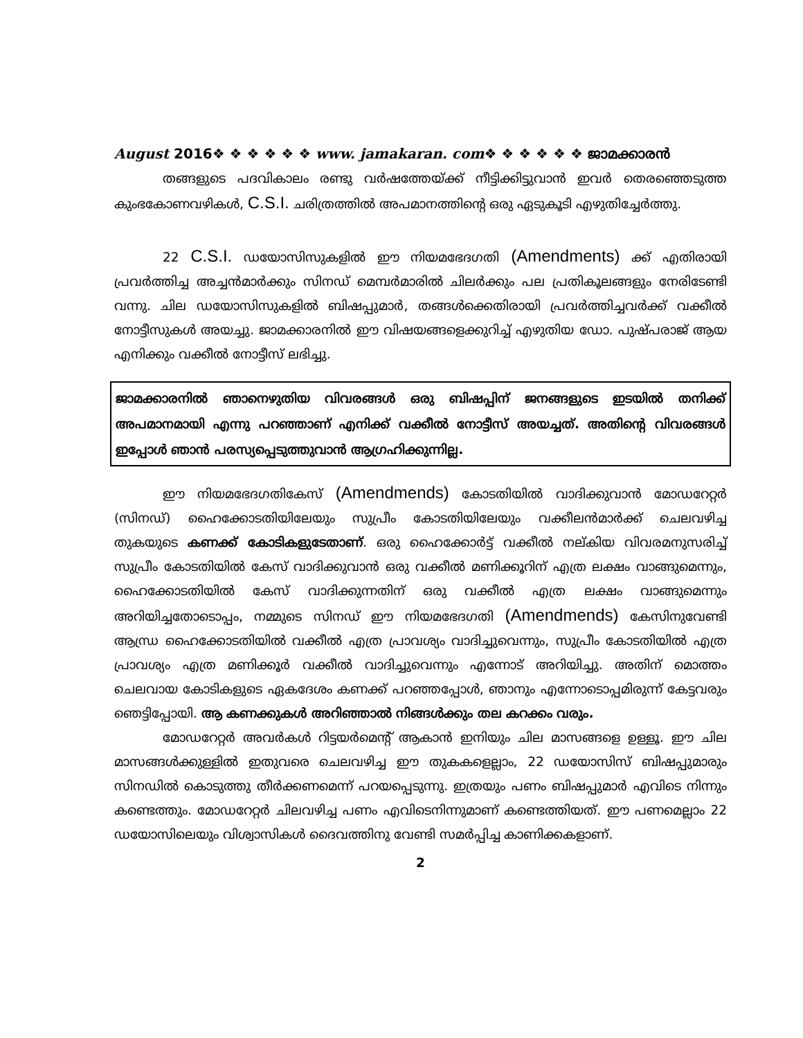August 2016❖ ❖ ❖ ❖ ❖ ❖ www. jamakaran. com❖ ❖ ❖ ❖ ❖ ❖ ജാമക്കാരൻ
തങ്ങളുടെ പദവികാലം രണ്ടു വർഷത്തേയ്ക്ക് നീട്ടിക്കിട്ടുവാൻ ഇവർ തെരഞ്ഞെടുത്ത കുംഭകോണവഴികൾ, C.S.I. ചരിത്രത്തിൽ അപമാനത്തിന്റെ ഒരു ഏടുകൂടി എഴുതിച്ചേർത്തു.
22 C.S.I. ഡയോസിസുകളിൽ ഈ നിയമഭേദഗതി (Amendments) ക്ക് എതിരായി പ്രവർത്തിച്ച അച്ചൻമാർക്കും സിനഡ് മെമ്പർമാരിൽ ചിലർക്കും പല പ്രതികൂലങ്ങളും നേരിടേണ്ടി വന്നു. ചില ഡയോസിസുകളിൽ ബിഷപ്പുമാർ, തങ്ങൾക്കെതിരായി പ്രവർത്തിച്ചവർക്ക് വക്കീൽ നോട്ടീസുകൾ അയച്ചു. ജാമക്കാരനിൽ ഈ വിഷയങ്ങളെക്കുറിച്ച് എഴുതിയ ഡോ. പുഷ്പരാജ് ആയ എനിക്കും വക്കീൽ നോട്ടീസ് ലഭിച്ചു.
ജാമക്കാരനിൽ ഞാനെഴുതിയ വിവരങ്ങൾ ഒരു ബിഷപ്പിന് ജനങ്ങളുടെ ഇടയിൽ തനിക്ക് അപമാനമായി എന്നു പറഞ്ഞാണ് എനിക്ക് വക്കീൽ നോട്ടീസ് അയച്ചത്. അതിന്റെ വിവരങ്ങൾ ഇപ്പോൾ ഞാൻ പരസ്യപ്പെടുത്തുവാൻ ആഗ്രഹിക്കുന്നില്ല.
ഈ നിയമഭേദഗതികേസ് (Amendmends) കോടതിയിൽ വാദിക്കുവാൻ മോഡറേറ്റർ (സിനഡ്) ഹൈക്കോടതിയിലേയും സുപ്രീം കോടതിയിലേയും വക്കീലൻമാർക്ക് ചെലവഴിച്ച തുകയുടെ കണക്ക് കോടികളുടേതാണ്. ഒരു ഹൈക്കോർട്ട് വക്കീൽ നല്കിയ വിവരമനുസരിച്ച് സുപ്രീം കോടതിയിൽ കേസ് വാദിക്കുവാൻ ഒരു വക്കീൽ മണിക്കൂറിന് എത്ര ലക്ഷം വാങ്ങുമെന്നും, ഹൈക്കോടതിയിൽ കേസ് വാദിക്കുന്നതിന് ഒരു വക്കീൽ എത്ര ലക്ഷം വാങ്ങുമെന്നും അറിയിച്ചതോടൊപ്പം, നമ്മുടെ സിനഡ് ഈ നിയമഭേദഗതി (Amendmends) കേസിനുവേണ്ടി ആന്ധ്ര ഹൈക്കോടതിയിൽ വക്കീൽ എത്ര പ്രാവശ്യം വാദിച്ചുവെന്നും, സുപ്രീം കോടതിയിൽ എത്ര പ്രാവശ്യം എത്ര മണിക്കൂർ വക്കീൽ വാദിച്ചുവെന്നും എന്നോട് അറിയിച്ചു. അതിന് മൊത്തം ചെലവായ കോടികളുടെ ഏകദേശം കണക്ക് പറഞ്ഞപ്പോൾ, ഞാനും എന്നോടൊപ്പമിരുന്ന് കേട്ടവരും ഞെട്ടിപ്പോയി. ആ കണക്കുകൾ അറിഞ്ഞാൽ നിങ്ങൾക്കും തല കറക്കം വരും.
മോഡറേറ്റർ അവർകൾ റിട്ടയർമെന്റ് ആകാൻ ഇനിയും ചില മാസങ്ങളെ ഉള്ളൂ. ഈ ചില മാസങ്ങൾക്കുള്ളിൽ ഇതുവരെ ചെലവഴിച്ച ഈ തുകകളെല്ലാം, 22 ഡയോസിസ് ബിഷപ്പുമാരും സിനഡിൽ കൊടുത്തു തീർക്കണമെന്ന് പറയപ്പെടുന്നു. ഇത്രയും പണം ബിഷപ്പുമാർ എവിടെ നിന്നും കണ്ടെത്തും. മോഡറേറ്റർ ചിലവഴിച്ച പണം എവിടെനിന്നുമാണ് കണ്ടെത്തിയത്. ഈ പണമെല്ലാം 22 ഡയോസിലെയും വിശ്വാസികൾ ദൈവത്തിനു വേണ്ടി സമർപ്പിച്ച കാണിക്കകളാണ്.
2